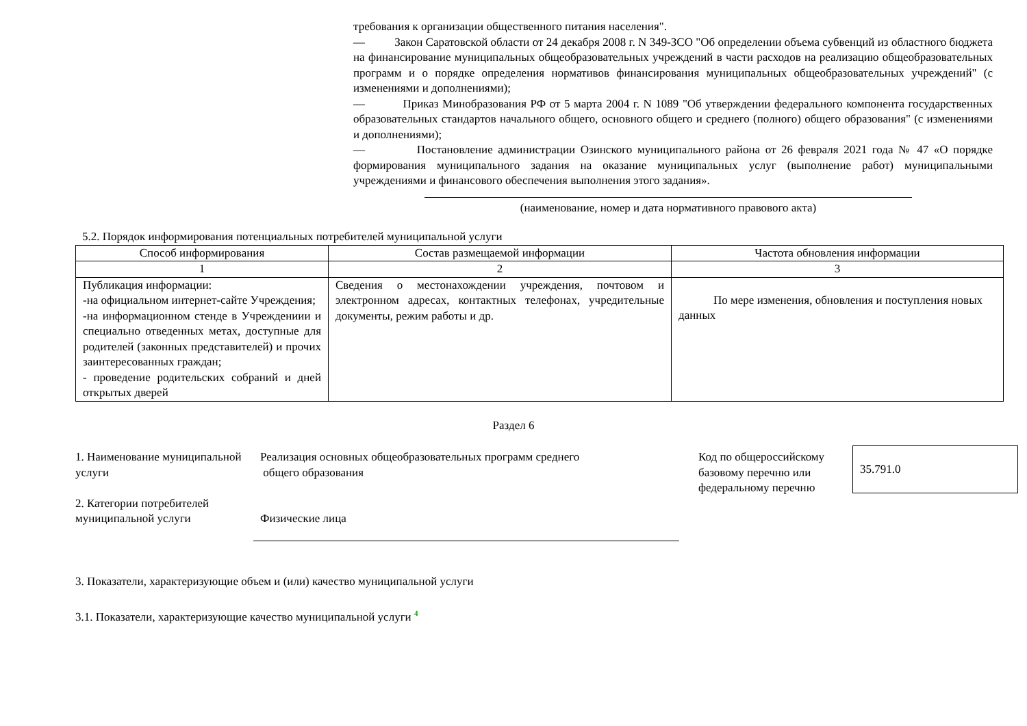требования к организации общественного питания населения".
— Закон Саратовской области от 24 декабря 2008 г. N 349-ЗСО "Об определении объема субвенций из областного бюджета на финансирование муниципальных общеобразовательных учреждений в части расходов на реализацию общеобразовательных программ и о порядке определения нормативов финансирования муниципальных общеобразовательных учреждений" (с изменениями и дополнениями);
— Приказ Минобразования РФ от 5 марта 2004 г. N 1089 "Об утверждении федерального компонента государственных образовательных стандартов начального общего, основного общего и среднего (полного) общего образования" (с изменениями и дополнениями);
— Постановление администрации Озинского муниципального района от 26 февраля 2021 года № 47 «О порядке формирования муниципального задания на оказание муниципальных услуг (выполнение работ) муниципальными учреждениями и финансового обеспечения выполнения этого задания».
(наименование, номер и дата нормативного правового акта)
5.2. Порядок информирования потенциальных потребителей муниципальной услуги
| Способ информирования | Состав размещаемой информации | Частота обновления информации |
| --- | --- | --- |
| 1 | 2 | 3 |
| Публикация информации: -на официальном интернет-сайте Учреждения; -на информационном стенде в Учреждениии и специально отведенных метах, доступные для родителей (законных представителей) и прочих заинтересованных граждан; - проведение родительских собраний и дней открытых дверей | Сведения о местонахождении учреждения, почтовом и электронном адресах, контактных телефонах, учредительные документы, режим работы и др. | По мере изменения, обновления и поступления новых данных |
Раздел 6
1. Наименование муниципальной услуги
2. Категории потребителей муниципальной услуги
Реализация основных общеобразовательных программ среднего
общего образования
Физические лица
Код по общероссийскому базовому перечню или федеральному перечню
35.791.0
3. Показатели, характеризующие объем и (или) качество муниципальной услуги
3.1. Показатели, характеризующие качество муниципальной услуги <sup>4</sup>